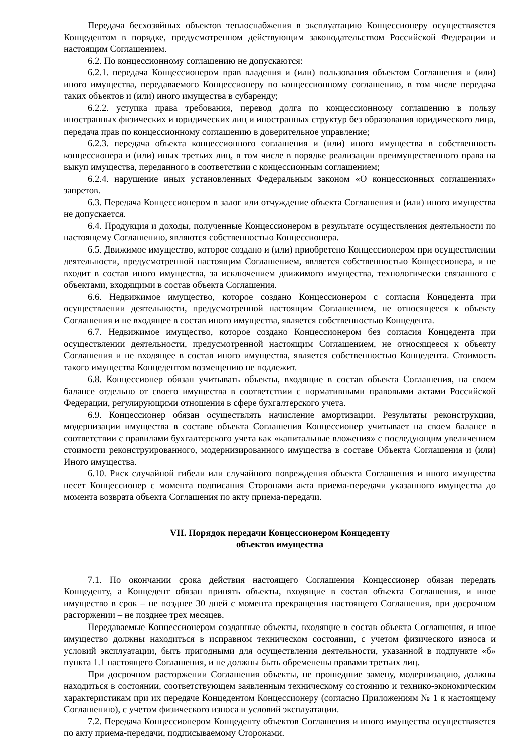Передача бесхозяйных объектов теплоснабжения в эксплуатацию Концессионеру осуществляется Концедентом в порядке, предусмотренном действующим законодательством Российской Федерации и настоящим Соглашением.
6.2. По концессионному соглашению не допускаются:
6.2.1. передача Концессионером прав владения и (или) пользования объектом Соглашения и (или) иного имущества, передаваемого Концессионеру по концессионному соглашению, в том числе передача таких объектов и (или) иного имущества в субаренду;
6.2.2. уступка права требования, перевод долга по концессионному соглашению в пользу иностранных физических и юридических лиц и иностранных структур без образования юридического лица, передача прав по концессионному соглашению в доверительное управление;
6.2.3. передача объекта концессионного соглашения и (или) иного имущества в собственность концессионера и (или) иных третьих лиц, в том числе в порядке реализации преимущественного права на выкуп имущества, переданного в соответствии с концессионным соглашением;
6.2.4. нарушение иных установленных Федеральным законом «О концессионных соглашениях» запретов.
6.3. Передача Концессионером в залог или отчуждение объекта Соглашения и (или) иного имущества не допускается.
6.4. Продукция и доходы, полученные Концессионером в результате осуществления деятельности по настоящему Соглашению, являются собственностью Концессионера.
6.5. Движимое имущество, которое создано и (или) приобретено Концессионером при осуществлении деятельности, предусмотренной настоящим Соглашением, является собственностью Концессионера, и не входит в состав иного имущества, за исключением движимого имущества, технологически связанного с объектами, входящими в состав объекта Соглашения.
6.6. Недвижимое имущество, которое создано Концессионером с согласия Концедента при осуществлении деятельности, предусмотренной настоящим Соглашением, не относящееся к объекту Соглашения и не входящее в состав иного имущества, является собственностью Концедента.
6.7. Недвижимое имущество, которое создано Концессионером без согласия Концедента при осуществлении деятельности, предусмотренной настоящим Соглашением, не относящееся к объекту Соглашения и не входящее в состав иного имущества, является собственностью Концедента. Стоимость такого имущества Концедентом возмещению не подлежит.
6.8. Концессионер обязан учитывать объекты, входящие в состав объекта Соглашения, на своем балансе отдельно от своего имущества в соответствии с нормативными правовыми актами Российской Федерации, регулирующими отношения в сфере бухгалтерского учета.
6.9. Концессионер обязан осуществлять начисление амортизации. Результаты реконструкции, модернизации имущества в составе объекта Соглашения Концессионер учитывает на своем балансе в соответствии с правилами бухгалтерского учета как «капитальные вложения» с последующим увеличением стоимости реконструированного, модернизированного имущества в составе Объекта Соглашения и (или) Иного имущества.
6.10. Риск случайной гибели или случайного повреждения объекта Соглашения и иного имущества несет Концессионер с момента подписания Сторонами акта приема-передачи указанного имущества до момента возврата объекта Соглашения по акту приема-передачи.
VII. Порядок передачи Концессионером Концеденту
объектов имущества
7.1. По окончании срока действия настоящего Соглашения Концессионер обязан передать Концеденту, а Концедент обязан принять объекты, входящие в состав объекта Соглашения, и иное имущество в срок – не позднее 30 дней с момента прекращения настоящего Соглашения, при досрочном расторжении – не позднее трех месяцев.
Передаваемые Концессионером созданные объекты, входящие в состав объекта Соглашения, и иное имущество должны находиться в исправном техническом состоянии, с учетом физического износа и условий эксплуатации, быть пригодными для осуществления деятельности, указанной в подпункте «б» пункта 1.1 настоящего Соглашения, и не должны быть обременены правами третьих лиц.
При досрочном расторжении Соглашения объекты, не прошедшие замену, модернизацию, должны находиться в состоянии, соответствующем заявленным техническому состоянию и технико-экономическим характеристикам при их передаче Концедентом Концессионеру (согласно Приложениям № 1 к настоящему Соглашению), с учетом физического износа и условий эксплуатации.
7.2. Передача Концессионером Концеденту объектов Соглашения и иного имущества осуществляется по акту приема-передачи, подписываемому Сторонами.